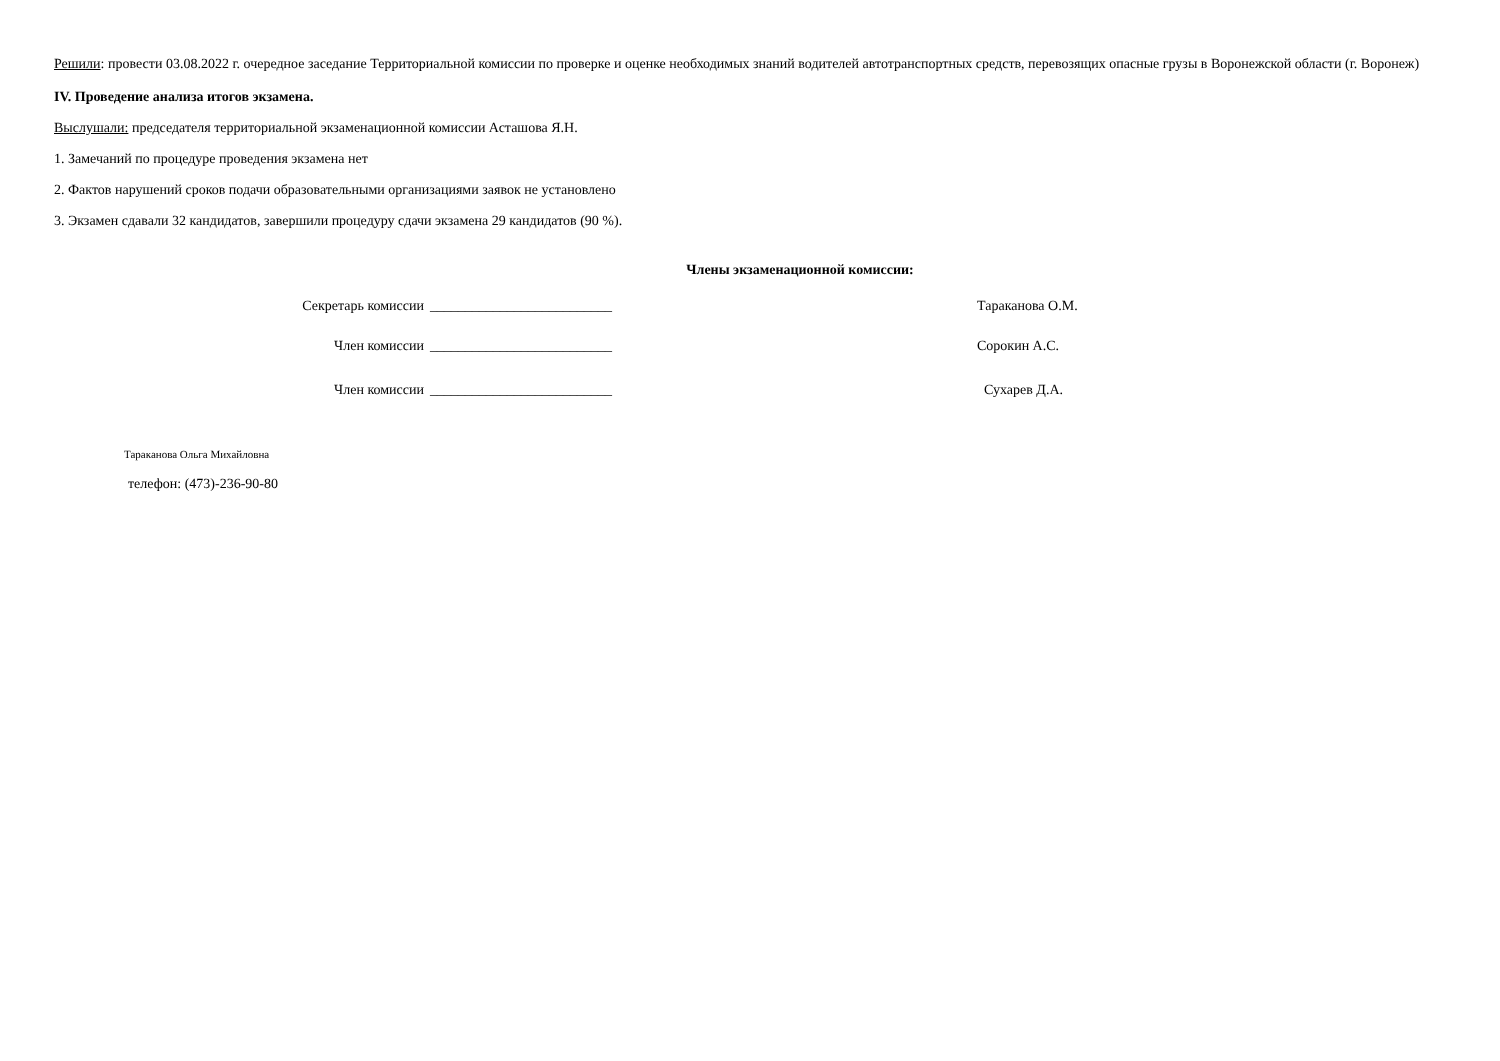Решили: провести 03.08.2022 г. очередное заседание Территориальной комиссии по проверке и оценке необходимых знаний водителей автотранспортных средств, перевозящих опасные грузы в Воронежской области (г. Воронеж)
IV. Проведение анализа итогов экзамена.
Выслушали: председателя территориальной экзаменационной комиссии Асташова Я.Н.
1. Замечаний по процедуре проведения экзамена нет
2. Фактов нарушений сроков подачи образовательными организациями заявок не установлено
3. Экзамен сдавали 32 кандидатов, завершили процедуру сдачи экзамена 29 кандидатов (90 %).
Члены экзаменационной комиссии:
Секретарь комиссии __________________________ Тараканова О.М.
Член комиссии __________________________ Сорокин А.С.
Член комиссии __________________________ Сухарев Д.А.
Тараканова Ольга Михайловна
телефон: (473)-236-90-80